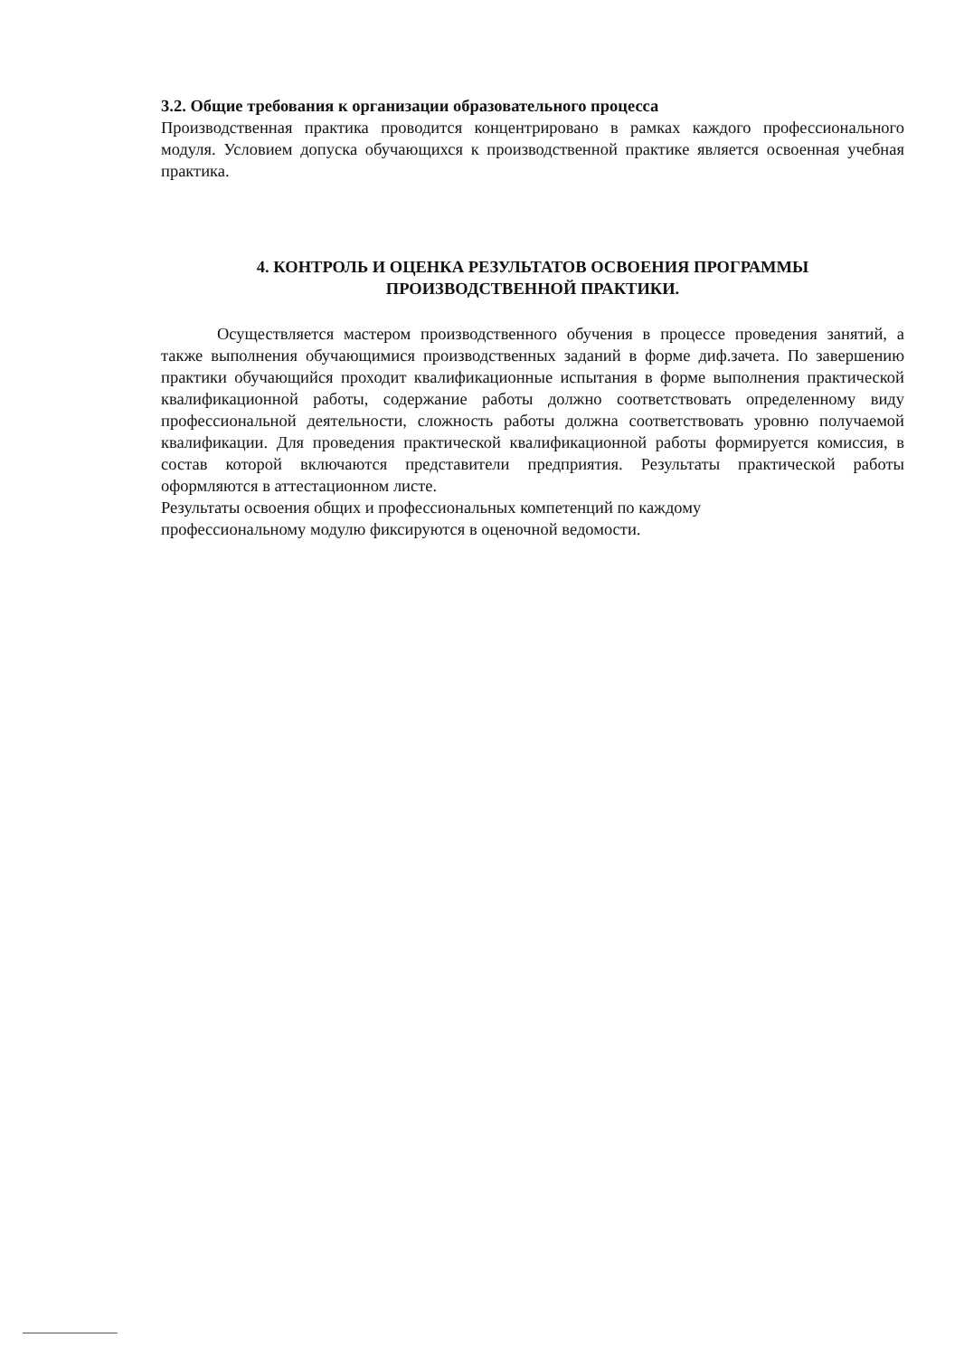3.2. Общие требования к организации образовательного процесса
Производственная практика проводится концентрировано в рамках каждого профессионального модуля. Условием допуска обучающихся к производственной практике является освоенная учебная практика.
4. КОНТРОЛЬ И ОЦЕНКА РЕЗУЛЬТАТОВ ОСВОЕНИЯ ПРОГРАММЫ
ПРОИЗВОДСТВЕННОЙ ПРАКТИКИ.
Осуществляется мастером производственного обучения в процессе проведения занятий, а также выполнения обучающимися производственных заданий в форме диф.зачета. По завершению практики обучающийся проходит квалификационные испытания в форме выполнения практической квалификационной работы, содержание работы должно соответствовать определенному виду профессиональной деятельности, сложность работы должна соответствовать уровню получаемой квалификации. Для проведения практической квалификационной работы формируется комиссия, в состав которой включаются представители предприятия. Результаты практической работы оформляются в аттестационном листе.
Результаты освоения общих и профессиональных компетенций по каждому
профессиональному модулю фиксируются в оценочной ведомости.